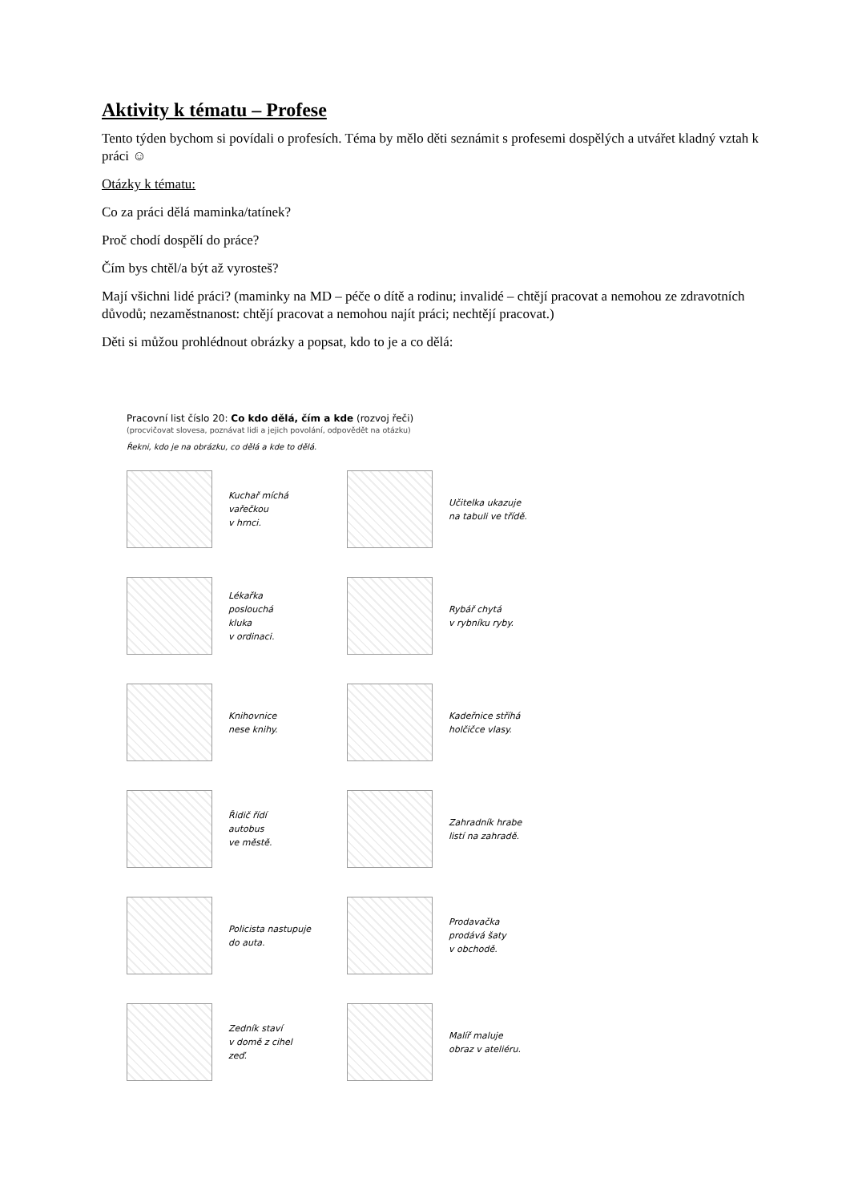Aktivity k tématu – Profese
Tento týden bychom si povídali o profesích. Téma by mělo děti seznámit s profesemi dospělých a utvářet kladný vztah k práci ☺
Otázky k tématu:
Co za práci dělá maminka/tatínek?
Proč chodí dospělí do práce?
Čím bys chtěl/a být až vyrosteš?
Mají všichni lidé práci? (maminky na MD – péče o dítě a rodinu; invalidé – chtějí pracovat a nemohou ze zdravotních důvodů; nezaměstnanost: chtějí pracovat a nemohou najít práci; nechtějí pracovat.)
Děti si můžou prohlédnout obrázky a popsat, kdo to je a co dělá:
Pracovní list číslo 20: Co kdo dělá, čím a kde (rozvoj řeči)
(procvičovat slovesa, poznávat lidi a jejich povolání, odpovědět na otázku)
Řekni, kdo je na obrázku, co dělá a kde to dělá.
Kuchař míchá
vařečkou
v hrnci.
Učitelka ukazuje
na tabuli ve třídě.
Lékařka
poslouchá
kluka
v ordinaci.
Rybář chytá
v rybníku ryby.
Knihovnice
nese knihy.
Kadeřnice stříhá
holčičce vlasy.
Řidič řídí
autobus
ve městě.
Zahradník hrabe
listí na zahradě.
Policista nastupuje
do auta.
Prodavačka
prodává šaty
v obchodě.
Zedník staví
v domě z cihel
zeď.
Malíř maluje
obraz v ateliéru.